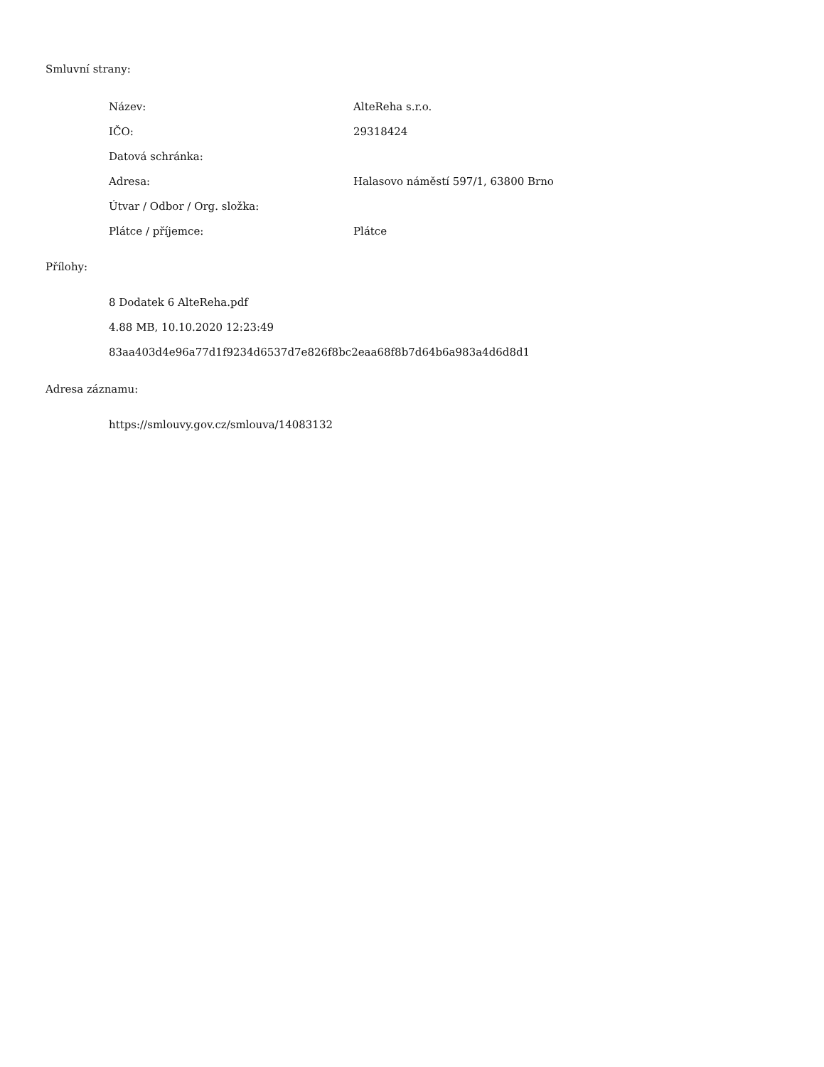Smluvní strany:
| Název: | AlteReha s.r.o. |
| IČO: | 29318424 |
| Datová schránka: | |
| Adresa: | Halasovo náměstí 597/1, 63800 Brno |
| Útvar / Odbor / Org. složka: | |
| Plátce / příjemce: | Plátce |
Přílohy:
8 Dodatek 6 AlteReha.pdf
4.88 MB, 10.10.2020 12:23:49
83aa403d4e96a77d1f9234d6537d7e826f8bc2eaa68f8b7d64b6a983a4d6d8d1
Adresa záznamu:
https://smlouvy.gov.cz/smlouva/14083132